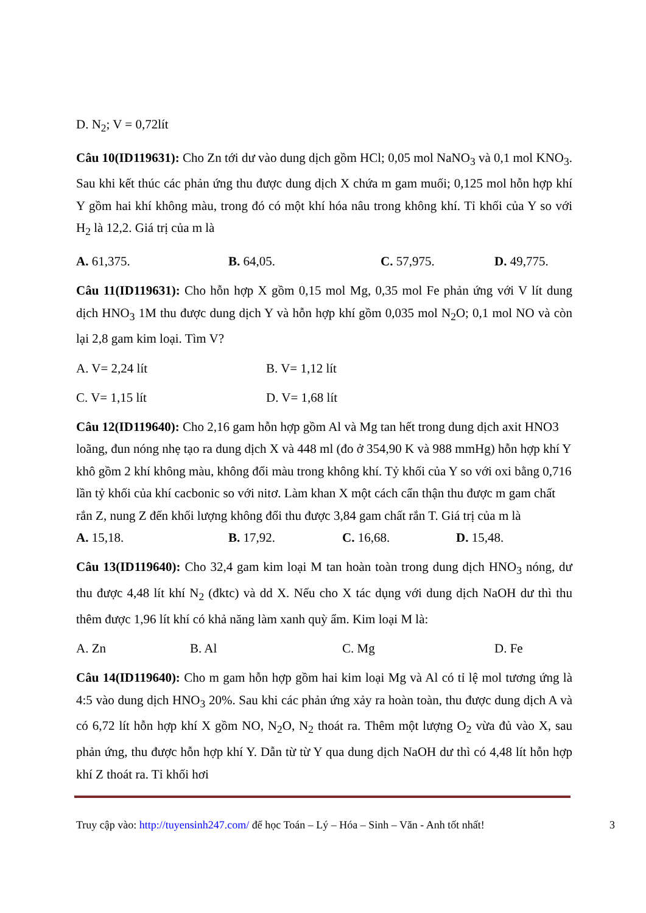D. N<sub>2</sub>; V = 0,72lít
Câu 10(ID119631): Cho Zn tới dư vào dung dịch gồm HCl; 0,05 mol NaNO<sub>3</sub> và 0,1 mol KNO<sub>3</sub>. Sau khi kết thúc các phản ứng thu được dung dịch X chứa m gam muối; 0,125 mol hỗn hợp khí Y gồm hai khí không màu, trong đó có một khí hóa nâu trong không khí. Tỉ khối của Y so với H<sub>2</sub> là 12,2. Giá trị của m là
A. 61,375. B. 64,05. C. 57,975. D. 49,775.
Câu 11(ID119631): Cho hỗn hợp X gồm 0,15 mol Mg, 0,35 mol Fe phản ứng với V lít dung dịch HNO<sub>3</sub> 1M thu được dung dịch Y và hỗn hợp khí gồm 0,035 mol N<sub>2</sub>O; 0,1 mol NO và còn lại 2,8 gam kim loại. Tìm V?
A. V= 2,24 lít B. V= 1,12 lít
C. V= 1,15 lít D. V= 1,68 lít
Câu 12(ID119640): Cho 2,16 gam hỗn hợp gồm Al và Mg tan hết trong dung dịch axit HNO3 loãng, đun nóng nhẹ tạo ra dung dịch X và 448 ml (đo ở 354,90 K và 988 mmHg) hỗn hợp khí Y khô gồm 2 khí không màu, không đổi màu trong không khí. Tỷ khối của Y so với oxi bằng 0,716 lần tỷ khối của khí cacbonic so với nitơ. Làm khan X một cách cẩn thận thu được m gam chất rắn Z, nung Z đến khối lượng không đổi thu được 3,84 gam chất rắn T. Giá trị của m là
A. 15,18. B. 17,92. C. 16,68. D. 15,48.
Câu 13(ID119640): Cho 32,4 gam kim loại M tan hoàn toàn trong dung dịch HNO<sub>3</sub> nóng, dư thu được 4,48 lít khí N<sub>2</sub> (đktc) và dd X. Nếu cho X tác dụng với dung dịch NaOH dư thì thu thêm được 1,96 lít khí có khả năng làm xanh quỳ ẩm. Kim loại M là:
A. Zn B. Al C. Mg D. Fe
Câu 14(ID119640): Cho m gam hỗn hợp gồm hai kim loại Mg và Al có tỉ lệ mol tương ứng là 4:5 vào dung dịch HNO<sub>3</sub> 20%. Sau khi các phản ứng xảy ra hoàn toàn, thu được dung dịch A và có 6,72 lít hỗn hợp khí X gồm NO, N<sub>2</sub>O, N<sub>2</sub> thoát ra. Thêm một lượng O<sub>2</sub> vừa đủ vào X, sau phản ứng, thu được hỗn hợp khí Y. Dẫn từ từ Y qua dung dịch NaOH dư thì có 4,48 lít hỗn hợp khí Z thoát ra. Tỉ khối hơi
Truy cập vào: http://tuyensinh247.com/ để học Toán – Lý – Hóa – Sinh – Văn - Anh tốt nhất! 3